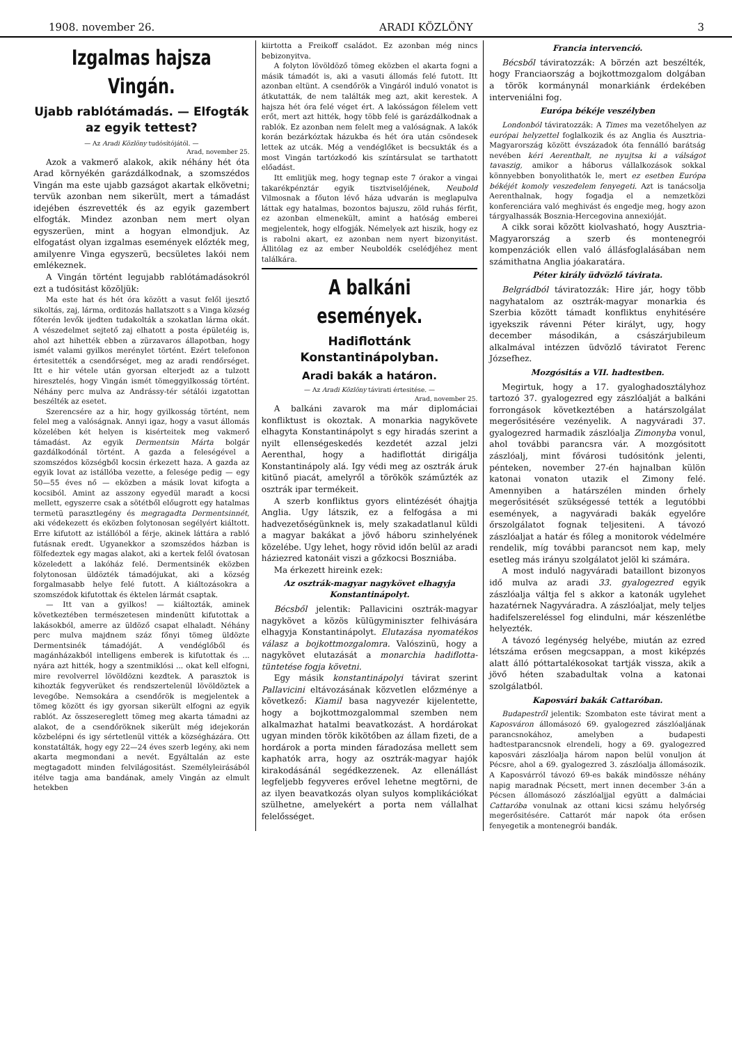1908. november 26. ARADI KÖZLÖNY 3
Izgalmas hajsza Vingán.
Ujabb rablótámadás. — Elfogták az egyik tettest?
— Az Aradi Közlöny tudósítójától. —
Arad, november 25.
Azok a vakmerő alakok, akik néhány hét óta Arad környékén garázdálkodnak, a szomszédos Vingán ma este ujabb gazságot akartak elkövetni; tervük azonban nem sikerült, mert a támadást idejében észrevették és az egyik gazembert elfogták. Mindez azonban nem mert olyan egyszerüen, mint a hogyan elmondjuk. Az elfogatást olyan izgalmas események előzték meg, amilyenre Vinga egyszerü, becsületes lakói nem emlékeznek.
A Vingán történt legujabb rablótámadásokról ezt a tudósitást közöljük:
Ma este hat és hét óra között a vasut felől ijesztő sikoltás, zaj, lárma, orditozás hallatszott s a Vinga község főterén levők ijedten tudakolták a szokatlan lárma okát. A vészedelmet sejtető zaj elhatott a posta épületéig is, ahol azt hihették ebben a zürzavaros állapotban, hogy ismét valami gyilkos merénylet történt. Ezért telefonon értesitették a csendőrséget, meg az aradi rendőrséget. Itt e hir vétele után gyorsan elterjedt az a tulzott hiresztelés, hogy Vingán ismét tömeggyilkosság történt. Néhány perc mulva az Andrássy-tér sétálói izgatottan beszélték az esetet.
Szerencsére az a hir, hogy gyilkosság történt, nem felel meg a valóságnak. Annyi igaz, hogy a vasut állomás közelében két helyen is kisérteitek meg vakmerő támadást. Az egyik Dermentsin Márta bolgár gazdálkodónál történt. A gazda a feleségével a szomszédos községből kocsin érkezett haza. A gazda az egyik lovat az istállóba vezette, a felesége pedig — egy 50—55 éves nő — eközben a másik lovat kifogta a kocsiból. Amint az asszony egyedül maradt a kocsi mellett, egyszerre csak a sötétből előugrott egy hatalmas termetü parasztlegény és megragadta Dermentsinnét, aki védekezett és eközben folytonosan segélyért kiáltott. Erre kifutott az istállóból a férje, akinek láttára a rabló futásnak eredt. Ugyanekkor a szomszédos házban is fölfedeztek egy magas alakot, aki a kertek felől óvatosan közeledett a lakóház felé. Dermentsinék eközben folytonosan üldözték támadójukat, aki a község forgalmasabb helye felé futott. A kiáltozásokra a szomszédok kifutottak és éktelen lármát csaptak.
— Itt van a gyilkos! — kiáltozták, aminek következtében természetesen mindenütt kifutottak a lakásokból, amerre az üldöző csapat elhaladt. Néhány perc mulva majdnem száz főnyi tömeg üldözte Dermentsinék támadóját. A vendéglőből és magánházakból intelligens emberek is kifutottak és ... nyára azt hitték, hogy a szentmiklósi ... okat kell elfogni, mire revolverrel lövöldözni kezdtek. A parasztok is kihozták fegyverüket és rendszertelenül lövöldöztek a levegőbe. Nemsokára a csendőrök is megjelentek a tömeg között és igy gyorsan sikerült elfogni az egyik rablót. Az összesereglett tömeg meg akarta támadni az alakot, de a csendőröknek sikerült még idejekorán közbelépni és igy sértetlenül vitték a községházára. Ott konstatálták, hogy egy 22—24 éves szerb legény, aki nem akarta megmondani a nevét. Egyáltalán az este megtagadott minden felvilágositást. Személyleirásából itélve tagja ama bandának, amely Vingán az elmult hetekben
kiirtotta a Freikoff családot. Ez azonban még nincs bebizonyitva.
A folyton lövöldöző tömeg eközben el akarta fogni a másik támadót is, aki a vasuti állomás felé futott. Itt azonban eltünt. A csendőrök a Vingáról induló vonatot is átkutatták, de nem találták meg azt, akit kerestek. A hajsza hét óra felé véget ért. A lakósságon félelem vett erőt, mert azt hitték, hogy több felé is garázdálkodnak a rablók. Ez azonban nem felelt meg a valóságnak. A lakók korán bezárkóztak házukba és hét óra után csöndesek lettek az utcák. Még a vendéglőket is becsukták és a most Vingán tartózkodó kis színtársulat se tarthatott előadást.
Itt emlitjük meg, hogy tegnap este 7 órakor a vingai takarékpénztár egyik tisztviselőjének, Neubold Vilmosnak a főuton lévő háza udvarán is meglapulva láttak egy hatalmas, bozontos bajuszu, zöld ruhás férfit, ez azonban elmenekült, amint a hatóság emberei megjelentek, hogy elfogják. Némelyek azt hiszik, hogy ez is rabolni akart, ez azonban nem nyert bizonyitást. Állitólag ez az ember Neuboldék cselédjéhez ment találkára.
A balkáni események.
Hadiflottánk Konstantinápolyban.
Aradi bakák a határon.
— Az Aradi Közlöny távirati értesitése. —
Arad, november 25.
A balkáni zavarok ma már diplomáciai konfliktust is okoztak. A monarkia nagykövete elhagyta Konstantinápolyt s egy hiradás szerint a nyilt ellenségeskedés kezdetét azzal jelzi Aerenthal, hogy a hadiflottát dirigálja Konstantinápoly alá. Igy védi meg az osztrák áruk kitünő piacát, amelyről a törökök száműzték az osztrák ipar termékeit.
A szerb konfliktus gyors elintézését óhajtja Anglia. Ugy látszik, ez a felfogása a mi hadvezetőségünknek is, mely szakadatlanul küldi a magyar bakákat a jövő háboru szinhelyének közelébe. Ugy lehet, hogy rövid időn belül az aradi háziezred katonáit viszi a gőzkocsi Boszniába.
Ma érkezett hireink ezek:
Az osztrák-magyar nagykövet elhagyja Konstantinápolyt.
Bécsből jelentik: Pallavicini osztrák-magyar nagykövet a közös külügyminiszter felhivására elhagyja Konstantinápolyt. Elutazása nyomatékos válasz a bojkottmozgalomra. Valószinü, hogy a nagykövet elutazását a monarchia hadiflotta-tüntetése fogja követni.
Egy másik konstantinápolyi távirat szerint Pallavicini eltávozásának közvetlen előzménye a következő: Kiamil basa nagyvezér kijelentette, hogy a bojkottmozgalommal szemben nem alkalmazhat hatalmi beavatkozást. A hordárokat ugyan minden török kikötőben az állam fizeti, de a hordárok a porta minden fáradozása mellett sem kaphatók arra, hogy az osztrák-magyar hajók kirakodásánál segédkezzenek. Az ellenállást legfeljebb fegyveres erővel lehetne megtörni, de az ilyen beavatkozás olyan sulyos komplikációkat szülhetne, amelyekért a porta nem vállalhat felelősséget.
Francia intervenció.
Bécsből táviratozzák: A börzén azt beszélték, hogy Franciaország a bojkottmozgalom dolgában a török kormánynál monarkiánk érdekében interveniálni fog.
Európa békéje veszélyben
Londonból táviratozzák: A Times ma vezetőhelyen az európai helyzettel foglalkozik és az Anglia és Ausztria-Magyarország között évszázadok óta fennálló barátság nevében kéri Aerenthalt, ne nyujtsa ki a válságot tavaszig, amikor a háborus vállalkozások sokkal könnyebben bonyolithatók le, mert ez esetben Európa békéjét komoly veszedelem fenyegeti. Azt is tanácsolja Aerenthalnak, hogy fogadja el a nemzetközi konferenciára való meghivást és engedje meg, hogy azon tárgyalhassák Bosznia-Hercegovina annexióját.
A cikk sorai között kiolvasható, hogy Ausztria-Magyarország a szerb és montenegrói kompenzációk ellen való állásfoglalásában nem számithatna Anglia jóakaratára.
Péter király üdvözlő távirata.
Belgrádból táviratozzák: Hire jár, hogy több nagyhatalom az osztrák-magyar monarkia és Szerbia között támadt konfliktus enyhitésére igyekszik rávenni Péter királyt, ugy, hogy december másodikán, a császárjubileum alkalmával intézzen üdvözlő táviratot Ferenc Józsefhez.
Mozgósitás a VII. hadtestben.
Megirtuk, hogy a 17. gyaloghadosztályhoz tartozó 37. gyalogezred egy zászlóalját a balkáni forrongások következtében a határszolgálat megerősitésére vezényelik. A nagyváradi 37. gyalogezred harmadik zászlóalja Zimonyba vonul, ahol további parancsra vár. A mozgósitott zászlóalj, mint fővárosi tudósitónk jelenti, pénteken, november 27-én hajnalban külön katonai vonaton utazik el Zimony felé. Amennyiben a határszélen minden őrhely megerősitését szükségessé tették a legutóbbi események, a nagyváradi bakák egyelőre őrszolgálatot fognak teljesiteni. A távozó zászlóaljat a határ és főleg a monitorok védelmére rendelik, míg további parancsot nem kap, mely esetleg más irányu szolgálatot jelöl ki számára.
A most induló nagyváradi bataillont bizonyos idő mulva az aradi 33. gyalogezred egyik zászlóalja váltja fel s akkor a katonák ugylehet hazatérnek Nagyváradra. A zászlóaljat, mely teljes hadifelszereléssel fog elindulni, már készenlétbe helyezték.
A távozó legénység helyébe, miután az ezred létszáma erősen megcsappan, a most kiképzés alatt álló póttartalékosokat tartják vissza, akik a jövő héten szabadultak volna a katonai szolgálatból.
Kaposvári bakák Cattaróban.
Budapestről jelentik: Szombaton este távirat ment a Kaposváron állomásozó 69. gyalogezred zászlóaljának parancsnokához, amelyben a budapesti hadtestparancsnok elrendeli, hogy a 69. gyalogezred kaposvári zászlóalja három napon belül vonuljon át Pécsre, ahol a 69. gyalogezred 3. zászlóalja állomásozik. A Kaposvárról távozó 69-es bakák mindössze néhány napig maradnak Pécsett, mert innen december 3-án a Pécsen állomásozó zászlóaljjal együtt a dalmáciai Cattaróba vonulnak az ottani kicsi számu helyőrség megerősitésére. Cattarót már napok óta erősen fenyegetik a montenegrói bandák.